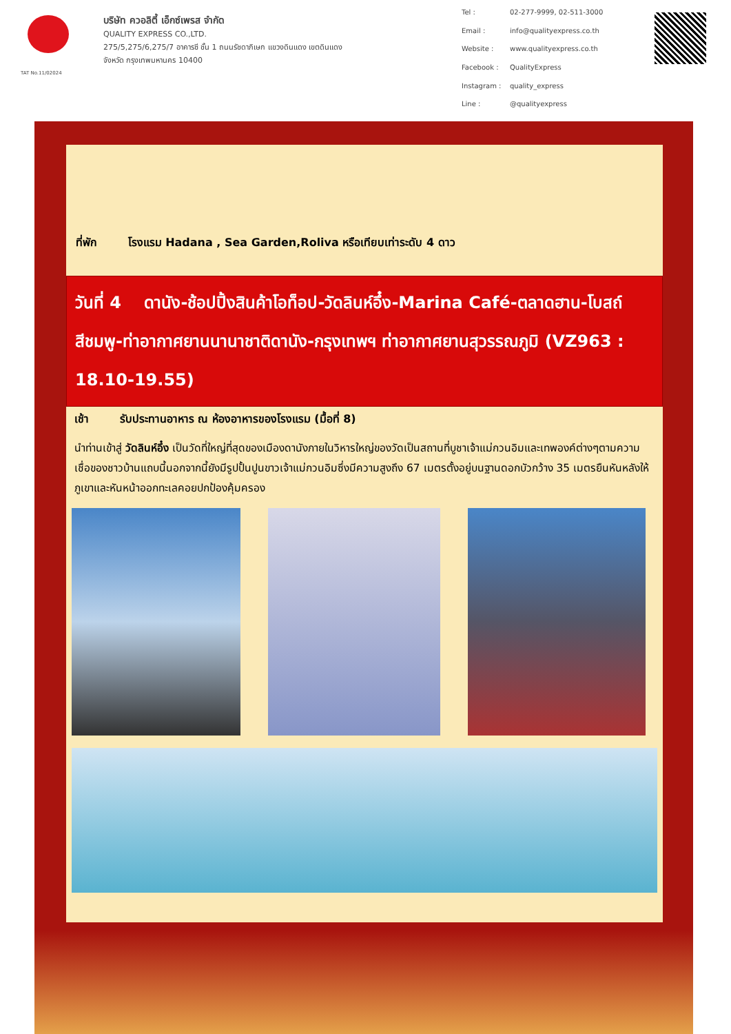TAT No.11/02024
บริษัท ควอลิตี้ เอ็กซ์เพรส จำกัด
QUALITY EXPRESS CO.,LTD.
275/5,275/6,275/7 อาคารซี ชั้น 1 ถนนรัชดาภิเษก แขวงดินแดง เขตดินแดง
จังหวัด กรุงเทพมหานคร 10400
Tel : 02-277-9999, 02-511-3000 Email : info@qualityexpress.co.th Website : www.qualityexpress.co.th Facebook : QualityExpress Instagram : quality_express Line : @qualityexpress
ที่พัก โรงแรม Hadana , Sea Garden,Roliva หรือเทียบเท่าระดับ 4 ดาว
วันที่ 4 ดานัง-ช้อปปิ้งสินค้าโอท็อป-วัดลินห์อึ๋ง-Marina Café-ตลาดฮาน-โบสถ์สีชมพู-ท่าอากาศยานนานาชาติดานัง-กรุงเทพฯ ท่าอากาศยานสุวรรณภูมิ (VZ963 : 18.10-19.55)
เช้า รับประทานอาหาร ณ ห้องอาหารของโรงแรม (มื้อที่ 8)
นำท่านเข้าสู่ วัดลินห์อึ๋ง เป็นวัดที่ใหญ่ที่สุดของเมืองดานังภายในวิหารใหญ่ของวัดเป็นสถานที่บูชาเจ้าแม่กวนอิมและเทพองค์ต่างๆตามความเชื่อของชาวบ้านแถบนี้นอกจากนี้ยังมีรูปปั้นปูนขาวเจ้าแม่กวนอิมซึ่งมีความสูงถึง 67 เมตรตั้งอยู่บนฐานดอกบัวกว้าง 35 เมตรยืนหันหลังให้ภูเขาและหันหน้าออกทะเลคอยปกป้องคุ้มครอง